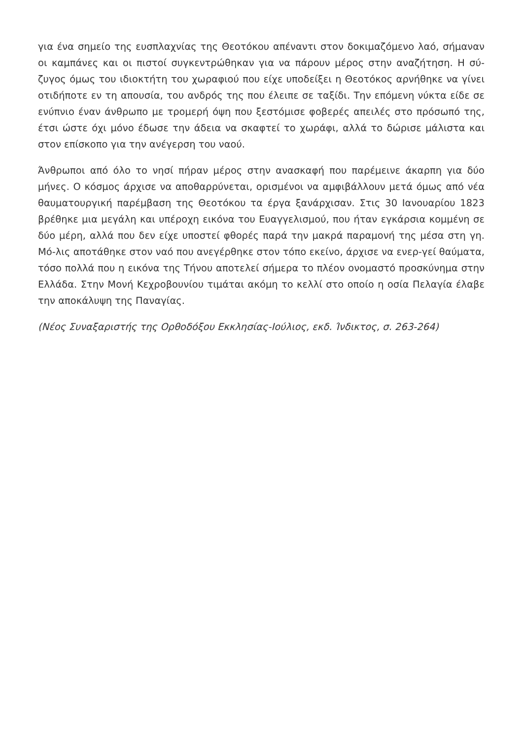για ένα σημείο της ευσπλαχνίας της Θεοτόκου απέναντι στον δοκιμαζόμενο λαό, σήμαναν οι καμπάνες και οι πιστοί συγκεντρώθηκαν για να πάρουν μέρος στην αναζήτηση. Η σύ-ζυγος όμως του ιδιοκτήτη του χωραφιού που είχε υποδείξει η Θεοτόκος αρνήθηκε να γίνει οτιδήποτε εν τη απουσία, του ανδρός της που έλειπε σε ταξίδι. Την επόμενη νύκτα είδε σε ενύπνιο έναν άνθρωπο με τρομερή όψη που ξεστόμισε φοβερές απειλές στο πρόσωπό της, έτσι ώστε όχι μόνο έδωσε την άδεια να σκαφτεί το χωράφι, αλλά το δώρισε μάλιστα και στον επίσκοπο για την ανέγερση του ναού.
Άνθρωποι από όλο το νησί πήραν μέρος στην ανασκαφή που παρέμεινε άκαρπη για δύο μήνες. Ο κόσμος άρχισε να αποθαρρύνεται, ορισμένοι να αμφιβάλλουν μετά όμως από νέα θαυματουργική παρέμβαση της Θεοτόκου τα έργα ξανάρχισαν. Στις 30 Ιανουαρίου 1823 βρέθηκε μια μεγάλη και υπέροχη εικόνα του Ευαγγελισμού, που ήταν εγκάρσια κομμένη σε δύο μέρη, αλλά που δεν είχε υποστεί φθορές παρά την μακρά παραμονή της μέσα στη γη. Μό-λις αποτάθηκε στον ναό που ανεγέρθηκε στον τόπο εκείνο, άρχισε να ενερ-γεί θαύματα, τόσο πολλά που η εικόνα της Τήνου αποτελεί σήμερα το πλέον ονομαστό προσκύνημα στην Ελλάδα. Στην Μονή Κεχροβουνίου τιμάται ακόμη το κελλί στο οποίο η οσία Πελαγία έλαβε την αποκάλυψη της Παναγίας.
(Νέος Συναξαριστής της Ορθοδόξου Εκκλησίας-Ιούλιος, εκδ. Ίνδικτος, σ. 263-264)